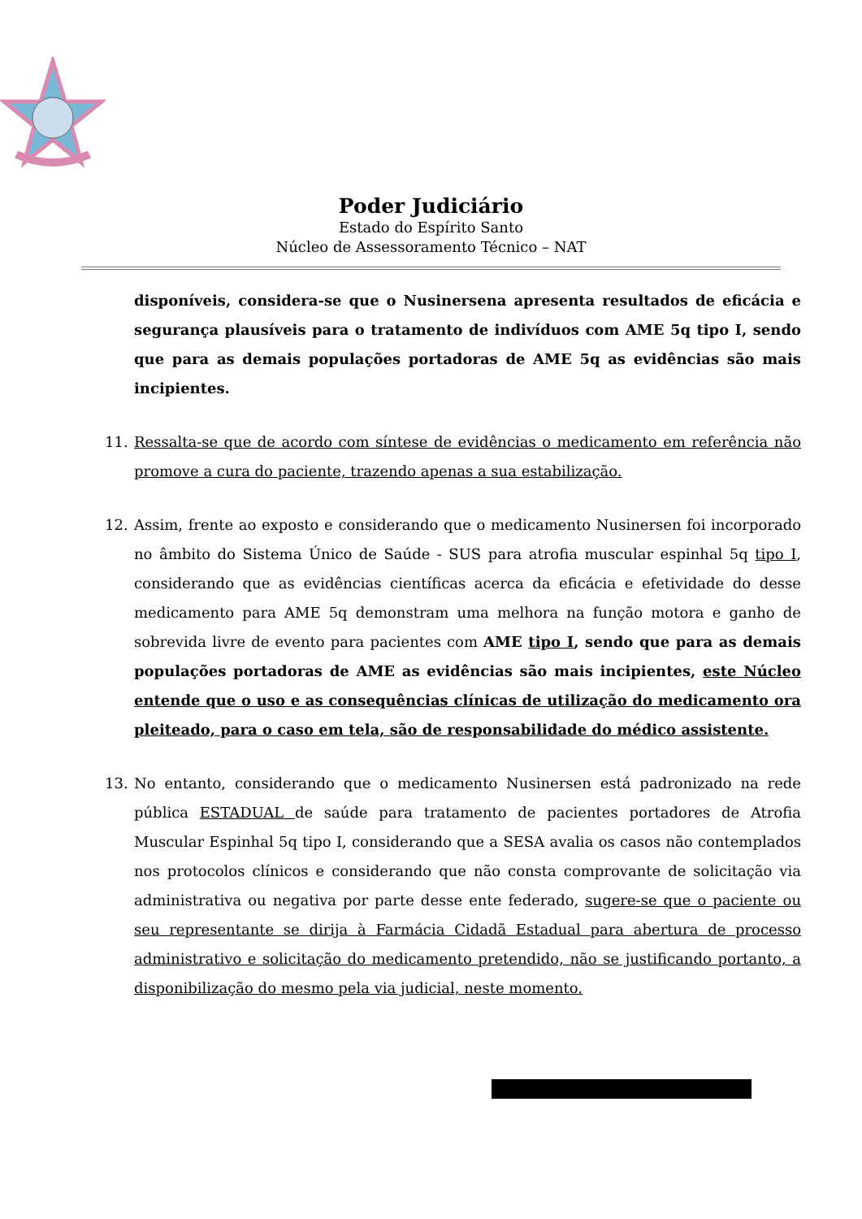Poder Judiciário
Estado do Espírito Santo
Núcleo de Assessoramento Técnico – NAT
disponíveis, considera-se que o Nusinersena apresenta resultados de eficácia e segurança plausíveis para o tratamento de indivíduos com AME 5q tipo I, sendo que para as demais populações portadoras de AME 5q as evidências são mais incipientes.
11. Ressalta-se que de acordo com síntese de evidências o medicamento em referência não promove a cura do paciente, trazendo apenas a sua estabilização.
12. Assim, frente ao exposto e considerando que o medicamento Nusinersen foi incorporado no âmbito do Sistema Único de Saúde - SUS para atrofia muscular espinhal 5q tipo I, considerando que as evidências científicas acerca da eficácia e efetividade do desse medicamento para AME 5q demonstram uma melhora na função motora e ganho de sobrevida livre de evento para pacientes com AME tipo I, sendo que para as demais populações portadoras de AME as evidências são mais incipientes, este Núcleo entende que o uso e as consequências clínicas de utilização do medicamento ora pleiteado, para o caso em tela, são de responsabilidade do médico assistente.
13. No entanto, considerando que o medicamento Nusinersen está padronizado na rede pública ESTADUAL de saúde para tratamento de pacientes portadores de Atrofia Muscular Espinhal 5q tipo I, considerando que a SESA avalia os casos não contemplados nos protocolos clínicos e considerando que não consta comprovante de solicitação via administrativa ou negativa por parte desse ente federado, sugere-se que o paciente ou seu representante se dirija à Farmácia Cidadã Estadual para abertura de processo administrativo e solicitação do medicamento pretendido, não se justificando portanto, a disponibilização do mesmo pela via judicial, neste momento.